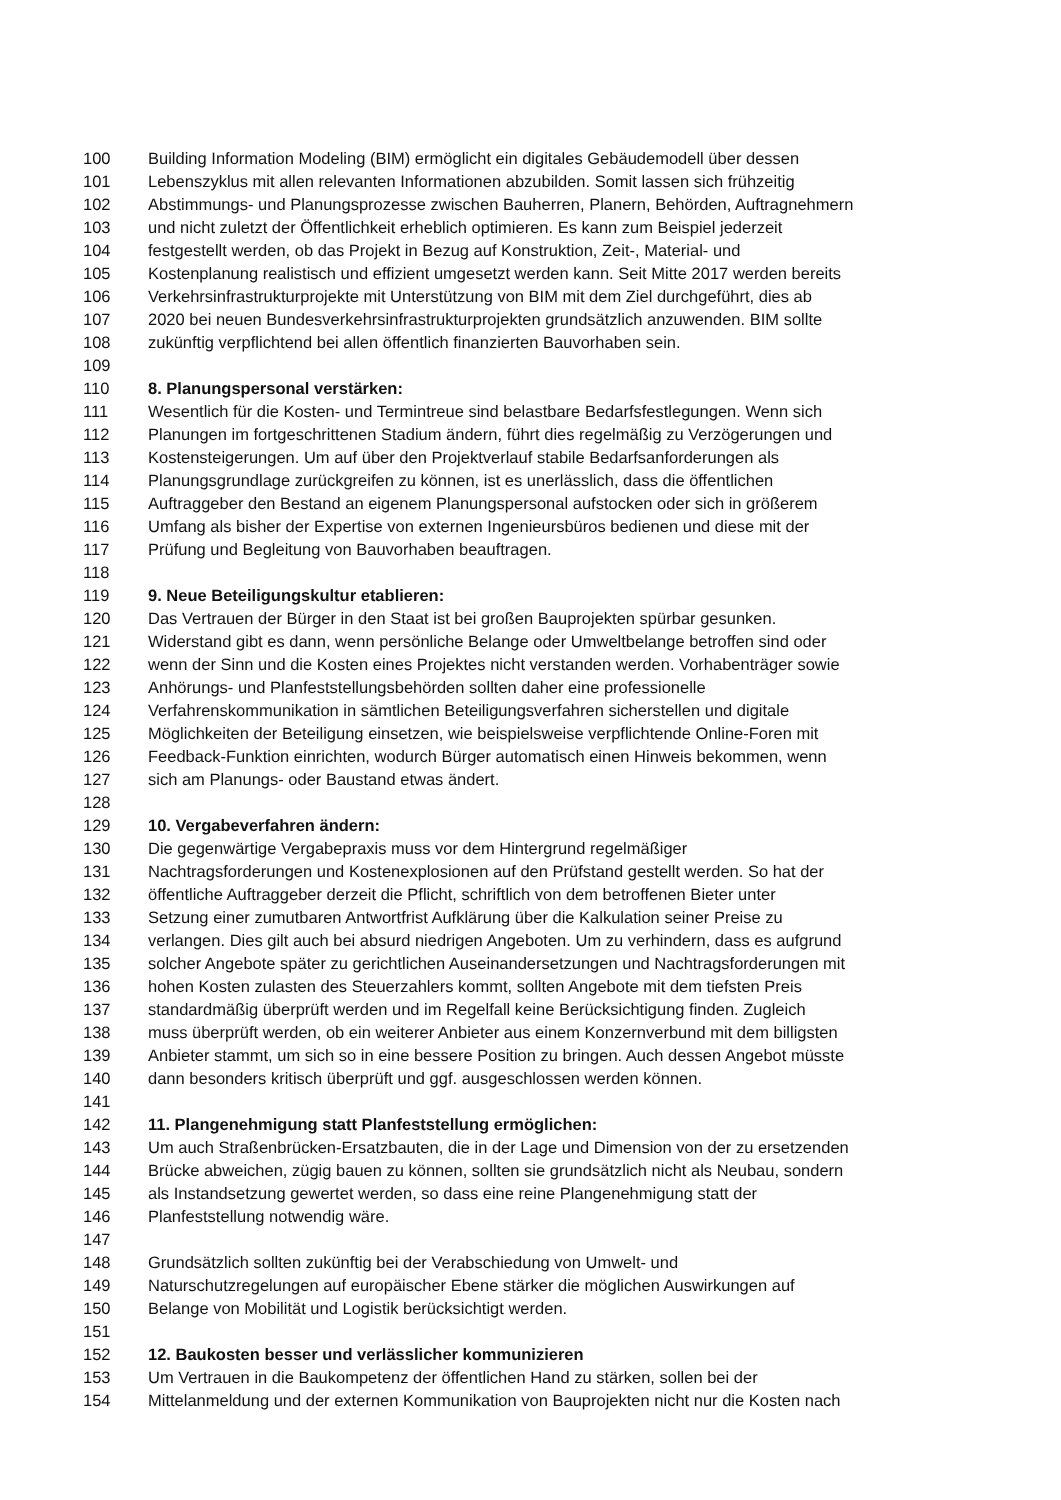100 Building Information Modeling (BIM) ermöglicht ein digitales Gebäudemodell über dessen
101 Lebenszyklus mit allen relevanten Informationen abzubilden. Somit lassen sich frühzeitig
102 Abstimmungs- und Planungsprozesse zwischen Bauherren, Planern, Behörden, Auftragnehmern
103 und nicht zuletzt der Öffentlichkeit erheblich optimieren. Es kann zum Beispiel jederzeit
104 festgestellt werden, ob das Projekt in Bezug auf Konstruktion, Zeit-, Material- und
105 Kostenplanung realistisch und effizient umgesetzt werden kann. Seit Mitte 2017 werden bereits
106 Verkehrsinfrastrukturprojekte mit Unterstützung von BIM mit dem Ziel durchgeführt, dies ab
107 2020 bei neuen Bundesverkehrsinfrastrukturprojekten grundsätzlich anzuwenden. BIM sollte
108 zukünftig verpflichtend bei allen öffentlich finanzierten Bauvorhaben sein.
109
110 8. Planungspersonal verstärken:
111 Wesentlich für die Kosten- und Termintreue sind belastbare Bedarfsfestlegungen. Wenn sich
112 Planungen im fortgeschrittenen Stadium ändern, führt dies regelmäßig zu Verzögerungen und
113 Kostensteigerungen. Um auf über den Projektverlauf stabile Bedarfsanforderungen als
114 Planungsgrundlage zurückgreifen zu können, ist es unerlässlich, dass die öffentlichen
115 Auftraggeber den Bestand an eigenem Planungspersonal aufstocken oder sich in größerem
116 Umfang als bisher der Expertise von externen Ingenieursbüros bedienen und diese mit der
117 Prüfung und Begleitung von Bauvorhaben beauftragen.
118
119 9. Neue Beteiligungskultur etablieren:
120 Das Vertrauen der Bürger in den Staat ist bei großen Bauprojekten spürbar gesunken.
121 Widerstand gibt es dann, wenn persönliche Belange oder Umweltbelange betroffen sind oder
122 wenn der Sinn und die Kosten eines Projektes nicht verstanden werden. Vorhabenträger sowie
123 Anhörungs- und Planfeststellungsbehörden sollten daher eine professionelle
124 Verfahrenskommunikation in sämtlichen Beteiligungsverfahren sicherstellen und digitale
125 Möglichkeiten der Beteiligung einsetzen, wie beispielsweise verpflichtende Online-Foren mit
126 Feedback-Funktion einrichten, wodurch Bürger automatisch einen Hinweis bekommen, wenn
127 sich am Planungs- oder Baustand etwas ändert.
128
129 10. Vergabeverfahren ändern:
130 Die gegenwärtige Vergabepraxis muss vor dem Hintergrund regelmäßiger
131 Nachtragsforderungen und Kostenexplosionen auf den Prüfstand gestellt werden. So hat der
132 öffentliche Auftraggeber derzeit die Pflicht, schriftlich von dem betroffenen Bieter unter
133 Setzung einer zumutbaren Antwortfrist Aufklärung über die Kalkulation seiner Preise zu
134 verlangen. Dies gilt auch bei absurd niedrigen Angeboten. Um zu verhindern, dass es aufgrund
135 solcher Angebote später zu gerichtlichen Auseinandersetzungen und Nachtragsforderungen mit
136 hohen Kosten zulasten des Steuerzahlers kommt, sollten Angebote mit dem tiefsten Preis
137 standardmäßig überprüft werden und im Regelfall keine Berücksichtigung finden. Zugleich
138 muss überprüft werden, ob ein weiterer Anbieter aus einem Konzernverbund mit dem billigsten
139 Anbieter stammt, um sich so in eine bessere Position zu bringen. Auch dessen Angebot müsste
140 dann besonders kritisch überprüft und ggf. ausgeschlossen werden können.
141
142 11. Plangenehmigung statt Planfeststellung ermöglichen:
143 Um auch Straßenbrücken-Ersatzbauten, die in der Lage und Dimension von der zu ersetzenden
144 Brücke abweichen, zügig bauen zu können, sollten sie grundsätzlich nicht als Neubau, sondern
145 als Instandsetzung gewertet werden, so dass eine reine Plangenehmigung statt der
146 Planfeststellung notwendig wäre.
147
148 Grundsätzlich sollten zukünftig bei der Verabschiedung von Umwelt- und
149 Naturschutzregelungen auf europäischer Ebene stärker die möglichen Auswirkungen auf
150 Belange von Mobilität und Logistik berücksichtigt werden.
151
152 12. Baukosten besser und verlässlicher kommunizieren
153 Um Vertrauen in die Baukompetenz der öffentlichen Hand zu stärken, sollen bei der
154 Mittelanmeldung und der externen Kommunikation von Bauprojekten nicht nur die Kosten nach